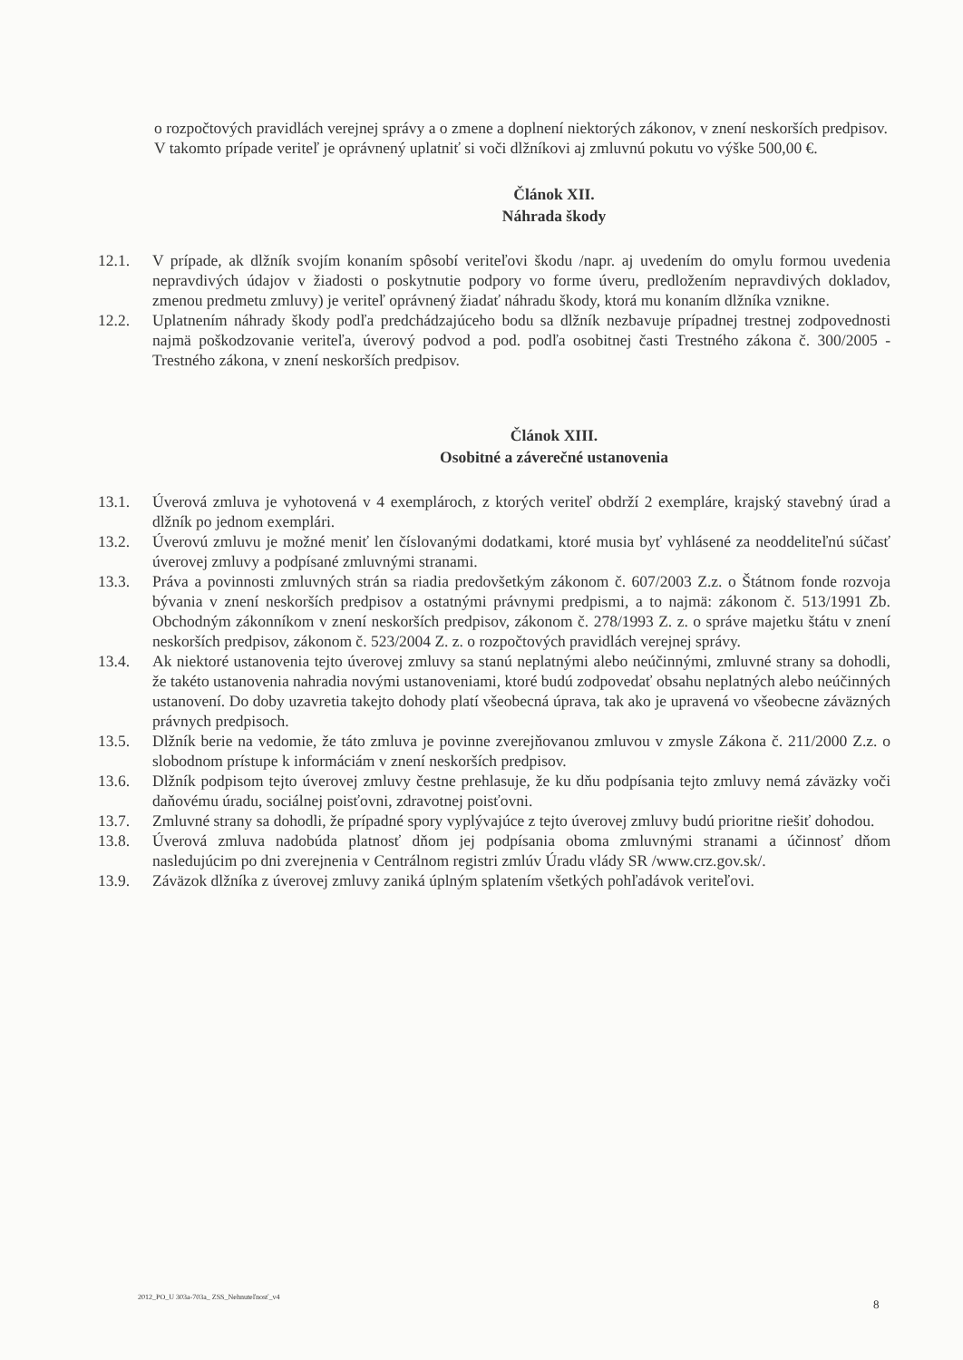o rozpočtových pravidlách verejnej správy a o zmene a doplnení niektorých zákonov, v znení neskorších predpisov.
V takomto prípade veriteľ je oprávnený uplatniť si voči dlžníkovi aj zmluvnú pokutu vo výške 500,00 €.
Článok XII.
Náhrada škody
12.1. V prípade, ak dlžník svojím konaním spôsobí veriteľovi škodu /napr. aj uvedením do omylu formou uvedenia nepravdivých údajov v žiadosti o poskytnutie podpory vo forme úveru, predložením nepravdivých dokladov, zmenou predmetu zmluvy) je veriteľ oprávnený žiadať náhradu škody, ktorá mu konaním dlžníka vznikne.
12.2. Uplatnením náhrady škody podľa predchádzajúceho bodu sa dlžník nezbavuje prípadnej trestnej zodpovednosti najmä poškodzovanie veriteľa, úverový podvod a pod. podľa osobitnej časti Trestného zákona č. 300/2005 - Trestného zákona, v znení neskorších predpisov.
Článok XIII.
Osobitné a záverečné ustanovenia
13.1. Úverová zmluva je vyhotovená v 4 exemplároch, z ktorých veriteľ obdrží 2 exempláre, krajský stavebný úrad a dlžník po jednom exemplári.
13.2. Úverovú zmluvu je možné meniť len číslovanými dodatkami, ktoré musia byť vyhlásené za neoddeliteľnú súčasť úverovej zmluvy a podpísané zmluvnými stranami.
13.3. Práva a povinnosti zmluvných strán sa riadia predovšetkým zákonom č. 607/2003 Z.z. o Štátnom fonde rozvoja bývania v znení neskorších predpisov a ostatnými právnymi predpismi, a to najmä: zákonom č. 513/1991 Zb. Obchodným zákonníkom v znení neskorších predpisov, zákonom č. 278/1993 Z. z. o správe majetku štátu v znení neskorších predpisov, zákonom č. 523/2004 Z. z. o rozpočtových pravidlách verejnej správy.
13.4. Ak niektoré ustanovenia tejto úverovej zmluvy sa stanú neplatnými alebo neúčinnými, zmluvné strany sa dohodli, že takéto ustanovenia nahradia novými ustanoveniami, ktoré budú zodpovedať obsahu neplatných alebo neúčinných ustanovení. Do doby uzavretia takejto dohody platí všeobecná úprava, tak ako je upravená vo všeobecne záväzných právnych predpisoch.
13.5. Dlžník berie na vedomie, že táto zmluva je povinne zverejňovanou zmluvou v zmysle Zákona č. 211/2000 Z.z. o slobodnom prístupe k informáciám v znení neskorších predpisov.
13.6. Dlžník podpisom tejto úverovej zmluvy čestne prehlasuje, že ku dňu podpísania tejto zmluvy nemá záväzky voči daňovému úradu, sociálnej poisťovni, zdravotnej poisťovni.
13.7. Zmluvné strany sa dohodli, že prípadné spory vyplývajúce z tejto úverovej zmluvy budú prioritne riešiť dohodou.
13.8. Úverová zmluva nadobúda platnosť dňom jej podpísania oboma zmluvnými stranami a účinnosť dňom nasledujúcim po dni zverejnenia v Centrálnom registri zmlúv Úradu vlády SR /www.crz.gov.sk/.
13.9. Záväzok dlžníka z úverovej zmluvy zaniká úplným splatením všetkých pohľadávok veriteľovi.
2012_PO_U 303a-703a_ ZSS_Nehnuteľnosť_v4
8